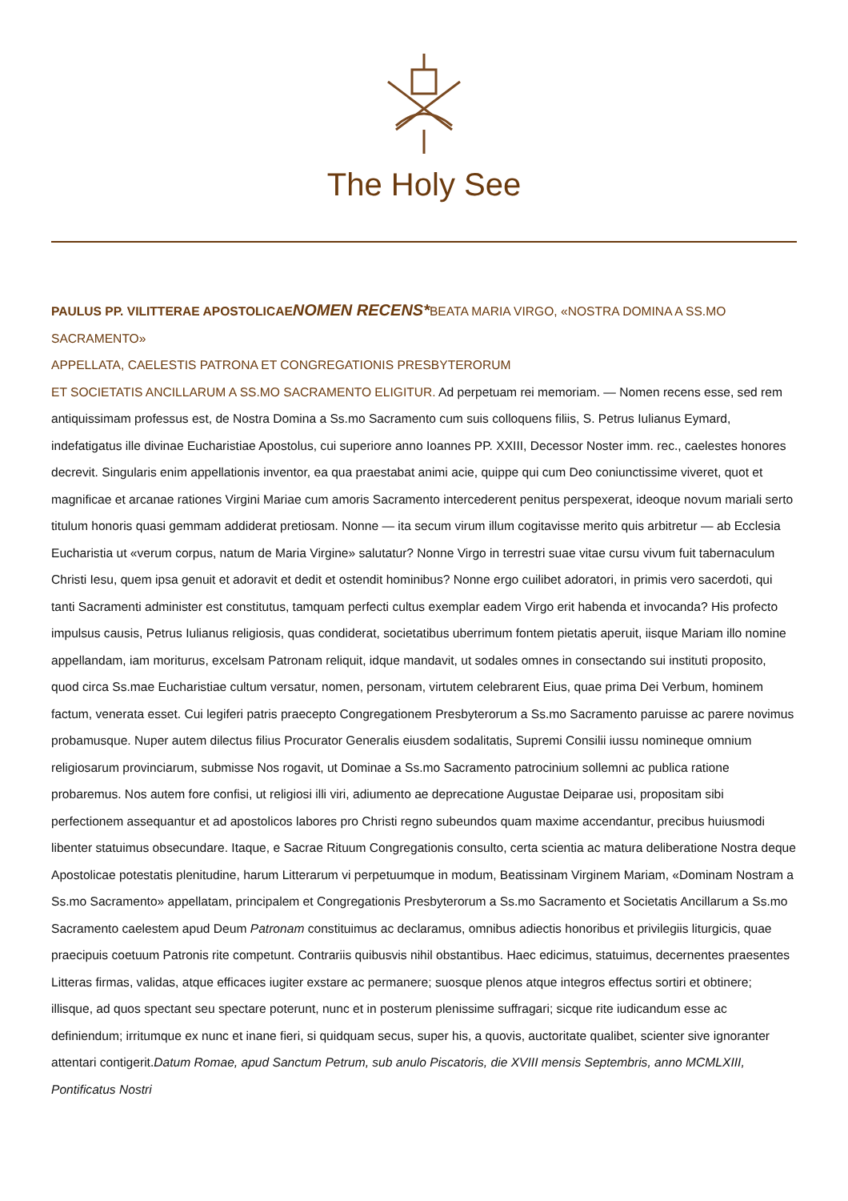The Holy See
PAULUS PP. VI LITTERAE APOSTOLICAE NOMEN RECENS*BEATA MARIA VIRGO, «NOSTRA DOMINA A SS.MO SACRAMENTO»
APPELLATA, CAELESTIS PATRONA ET CONGREGATIONIS PRESBYTERORUM
ET SOCIETATIS ANCILLARUM A SS.MO SACRAMENTO ELIGITUR. Ad perpetuam rei memoriam. — Nomen recens esse, sed rem antiquissimam professus est, de Nostra Domina a Ss.mo Sacramento cum suis colloquens filiis, S. Petrus Iulianus Eymard, indefatigatus ille divinae Eucharistiae Apostolus, cui superiore anno Ioannes PP. XXIII, Decessor Noster imm. rec., caelestes honores decrevit. Singularis enim appellationis inventor, ea qua praestabat animi acie, quippe qui cum Deo coniunctissime viveret, quot et magnificae et arcanae rationes Virgini Mariae cum amoris Sacramento intercederent penitus perspexerat, ideoque novum mariali serto titulum honoris quasi gemmam addiderat pretiosam. Nonne — ita secum virum illum cogitavisse merito quis arbitretur — ab Ecclesia Eucharistia ut «verum corpus, natum de Maria Virgine» salutatur? Nonne Virgo in terrestri suae vitae cursu vivum fuit tabernaculum Christi Iesu, quem ipsa genuit et adoravit et dedit et ostendit hominibus? Nonne ergo cuilibet adoratori, in primis vero sacerdoti, qui tanti Sacramenti administer est constitutus, tamquam perfecti cultus exemplar eadem Virgo erit habenda et invocanda? His profecto impulsus causis, Petrus Iulianus religiosis, quas condiderat, societatibus uberrimum fontem pietatis aperuit, iisque Mariam illo nomine appellandam, iam moriturus, excelsam Patronam reliquit, idque mandavit, ut sodales omnes in consectando sui instituti proposito, quod circa Ss.mae Eucharistiae cultum versatur, nomen, personam, virtutem celebrarent Eius, quae prima Dei Verbum, hominem factum, venerata esset. Cui legiferi patris praecepto Congregationem Presbyterorum a Ss.mo Sacramento paruisse ac parere novimus probamusque. Nuper autem dilectus filius Procurator Generalis eiusdem sodalitatis, Supremi Consilii iussu nomineque omnium religiosarum provinciarum, submisse Nos rogavit, ut Dominae a Ss.mo Sacramento patrocinium sollemni ac publica ratione probaremus. Nos autem fore confisi, ut religiosi illi viri, adiumento ae deprecatione Augustae Deiparae usi, propositam sibi perfectionem assequantur et ad apostolicos labores pro Christi regno subeundos quam maxime accendantur, precibus huiusmodi libenter statuimus obsecundare. Itaque, e Sacrae Rituum Congregationis consulto, certa scientia ac matura deliberatione Nostra deque Apostolicae potestatis plenitudine, harum Litterarum vi perpetuumque in modum, Beatissinam Virginem Mariam, «Dominam Nostram a Ss.mo Sacramento» appellatam, principalem et Congregationis Presbyterorum a Ss.mo Sacramento et Societatis Ancillarum a Ss.mo Sacramento caelestem apud Deum Patronam constituimus ac declaramus, omnibus adiectis honoribus et privilegiis liturgicis, quae praecipuis coetuum Patronis rite competunt. Contrariis quibusvis nihil obstantibus. Haec edicimus, statuimus, decernentes praesentes Litteras firmas, validas, atque efficaces iugiter exstare ac permanere; suosque plenos atque integros effectus sortiri et obtinere; illisque, ad quos spectant seu spectare poterunt, nunc et in posterum plenissime suffragari; sicque rite iudicandum esse ac definiendum; irritumque ex nunc et inane fieri, si quidquam secus, super his, a quovis, auctoritate qualibet, scienter sive ignoranter attentari contigerit.Datum Romae, apud Sanctum Petrum, sub anulo Piscatoris, die XVIII mensis Septembris, anno MCMLXIII, Pontificatus Nostri